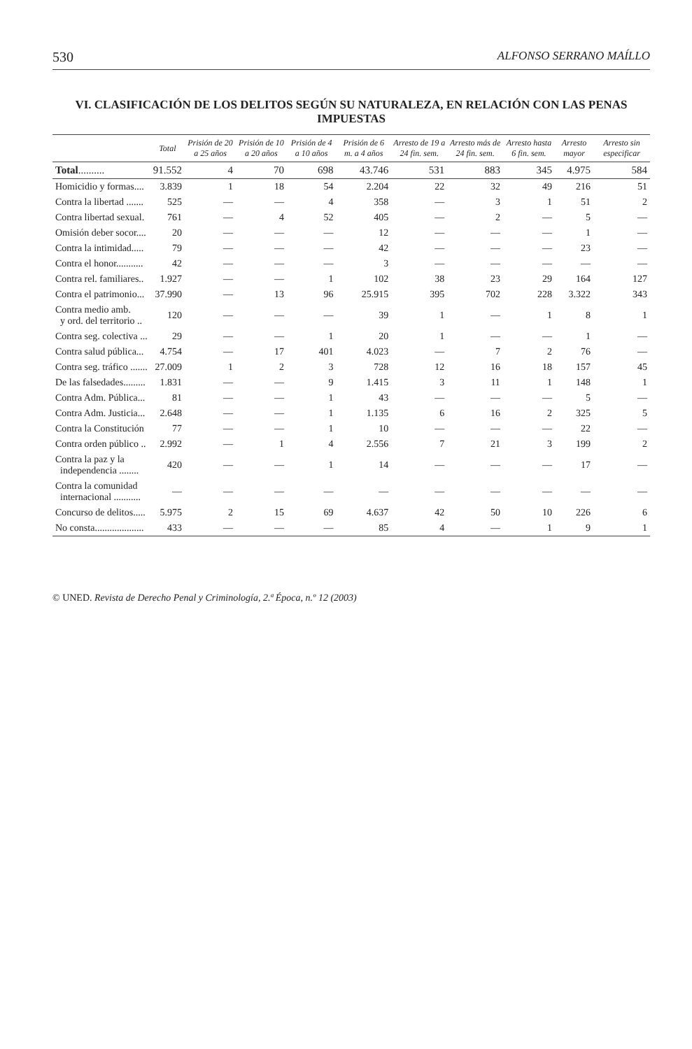530 ALFONSO SERRANO MAÍLLO
VI. CLASIFICACIÓN DE LOS DELITOS SEGÚN SU NATURALEZA, EN RELACIÓN CON LAS PENAS IMPUESTAS
| | Total | Prisión de 20 a 25 años | Prisión de 10 a 20 años | Prisión de 4 a 10 años | Prisión de 6 m. a 4 años | Arresto de 19 a 24 fin. sem. | Arresto más de 24 fin. sem. | Arresto hasta 6 fin. sem. | Arresto mayor | Arresto sin especificar |
| --- | --- | --- | --- | --- | --- | --- | --- | --- | --- | --- |
| Total .......... | 91.552 | 4 | 70 | 698 | 43.746 | 531 | 883 | 345 | 4.975 | 584 |
| Homicidio y formas.... | 3.839 | 1 | 18 | 54 | 2.204 | 22 | 32 | 49 | 216 | 51 |
| Contra la libertad ....... | 525 | — | — | 4 | 358 | — | 3 | 1 | 51 | 2 |
| Contra libertad sexual. | 761 | — | 4 | 52 | 405 | — | 2 | — | 5 | — |
| Omisión deber socor.... | 20 | — | — | — | 12 | — | — | — | 1 | — |
| Contra la intimidad..... | 79 | — | — | — | 42 | — | — | — | 23 | — |
| Contra el honor........... | 42 | — | — | — | 3 | — | — | — | — | — |
| Contra rel. familiares.. | 1.927 | — | — | 1 | 102 | 38 | 23 | 29 | 164 | 127 |
| Contra el patrimonio... | 37.990 | — | 13 | 96 | 25.915 | 395 | 702 | 228 | 3.322 | 343 |
| Contra medio amb. y ord. del territorio .. | 120 | — | — | — | 39 | 1 | — | 1 | 8 | 1 |
| Contra seg. colectiva ... | 29 | — | — | 1 | 20 | 1 | — | — | 1 | — |
| Contra salud pública... | 4.754 | — | 17 | 401 | 4.023 | — | 7 | 2 | 76 | — |
| Contra seg. tráfico ....... | 27.009 | 1 | 2 | 3 | 728 | 12 | 16 | 18 | 157 | 45 |
| De las falsedades......... | 1.831 | — | — | 9 | 1.415 | 3 | 11 | 1 | 148 | 1 |
| Contra Adm. Pública... | 81 | — | — | 1 | 43 | — | — | — | 5 | — |
| Contra Adm. Justicia... | 2.648 | — | — | 1 | 1.135 | 6 | 16 | 2 | 325 | 5 |
| Contra la Constitución | 77 | — | — | 1 | 10 | — | — | — | 22 | — |
| Contra orden público .. | 2.992 | — | 1 | 4 | 2.556 | 7 | 21 | 3 | 199 | 2 |
| Contra la paz y la independencia ........ | 420 | — | — | 1 | 14 | — | — | — | 17 | — |
| Contra la comunidad internacional ........... | — | — | — | — | — | — | — | — | — | — |
| Concurso de delitos..... | 5.975 | 2 | 15 | 69 | 4.637 | 42 | 50 | 10 | 226 | 6 |
| No consta.................... | 433 | — | — | — | 85 | 4 | — | 1 | 9 | 1 |
© UNED. Revista de Derecho Penal y Criminología, 2.ª Época, n.º 12 (2003)